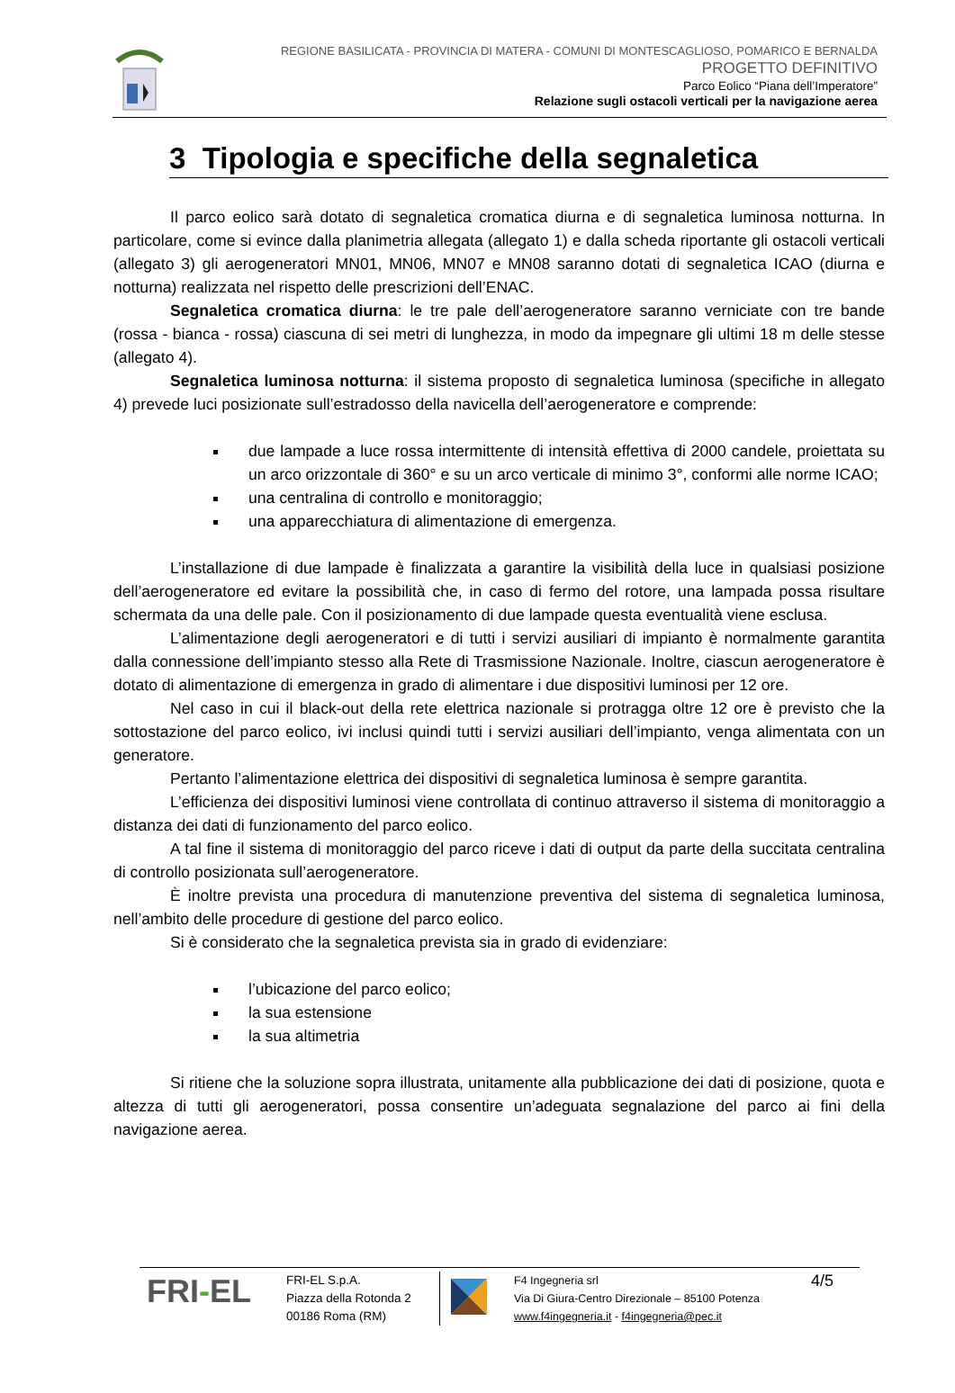REGIONE BASILICATA - PROVINCIA DI MATERA - COMUNI DI MONTESCAGLIOSO, POMARICO E BERNALDA
PROGETTO DEFINITIVO
Parco Eolico “Piana dell’Imperatore”
Relazione sugli ostacoli verticali per la navigazione aerea
3 Tipologia e specifiche della segnaletica
Il parco eolico sarà dotato di segnaletica cromatica diurna e di segnaletica luminosa notturna. In particolare, come si evince dalla planimetria allegata (allegato 1) e dalla scheda riportante gli ostacoli verticali (allegato 3) gli aerogeneratori MN01, MN06, MN07 e MN08 saranno dotati di segnaletica ICAO (diurna e notturna) realizzata nel rispetto delle prescrizioni dell’ENAC.
Segnaletica cromatica diurna: le tre pale dell’aerogeneratore saranno verniciate con tre bande (rossa - bianca - rossa) ciascuna di sei metri di lunghezza, in modo da impegnare gli ultimi 18 m delle stesse (allegato 4).
Segnaletica luminosa notturna: il sistema proposto di segnaletica luminosa (specifiche in allegato 4) prevede luci posizionate sull’estradosso della navicella dell’aerogeneratore e comprende:
due lampade a luce rossa intermittente di intensità effettiva di 2000 candele, proiettata su un arco orizzontale di 360° e su un arco verticale di minimo 3°, conformi alle norme ICAO;
una centralina di controllo e monitoraggio;
una apparecchiatura di alimentazione di emergenza.
L’installazione di due lampade è finalizzata a garantire la visibilità della luce in qualsiasi posizione dell’aerogeneratore ed evitare la possibilità che, in caso di fermo del rotore, una lampada possa risultare schermata da una delle pale. Con il posizionamento di due lampade questa eventualità viene esclusa.
L’alimentazione degli aerogeneratori e di tutti i servizi ausiliari di impianto è normalmente garantita dalla connessione dell’impianto stesso alla Rete di Trasmissione Nazionale. Inoltre, ciascun aerogeneratore è dotato di alimentazione di emergenza in grado di alimentare i due dispositivi luminosi per 12 ore.
Nel caso in cui il black-out della rete elettrica nazionale si protragga oltre 12 ore è previsto che la sottostazione del parco eolico, ivi inclusi quindi tutti i servizi ausiliari dell’impianto, venga alimentata con un generatore.
Pertanto l’alimentazione elettrica dei dispositivi di segnaletica luminosa è sempre garantita.
L’efficienza dei dispositivi luminosi viene controllata di continuo attraverso il sistema di monitoraggio a distanza dei dati di funzionamento del parco eolico.
A tal fine il sistema di monitoraggio del parco riceve i dati di output da parte della succitata centralina di controllo posizionata sull’aerogeneratore.
È inoltre prevista una procedura di manutenzione preventiva del sistema di segnaletica luminosa, nell’ambito delle procedure di gestione del parco eolico.
Si è considerato che la segnaletica prevista sia in grado di evidenziare:
l’ubicazione del parco eolico;
la sua estensione
la sua altimetria
Si ritiene che la soluzione sopra illustrata, unitamente alla pubblicazione dei dati di posizione, quota e altezza di tutti gli aerogeneratori, possa consentire un’adeguata segnalazione del parco ai fini della navigazione aerea.
FRI-EL
FRI-EL S.p.A.
Piazza della Rotonda 2
00186 Roma (RM)
F4 Ingegneria srl
Via Di Giura-Centro Direzionale – 85100 Potenza
www.f4ingegneria.it - f4ingegneria@pec.it
4/5